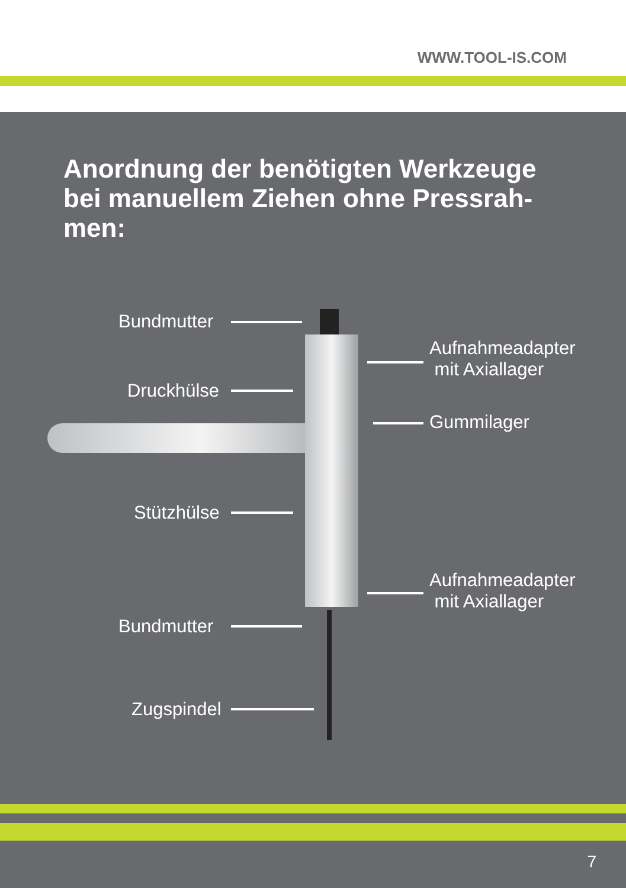WWW.TOOL-IS.COM
Anordnung der benötigten Werkzeuge bei manuellem Ziehen ohne Pressrah-men:
Bundmutter
Druckhülse
Stützhülse
Bundmutter
Zugspindel
Aufnahmeadapter
mit Axiallager
Gummilager
Aufnahmeadapter
mit Axiallager
7